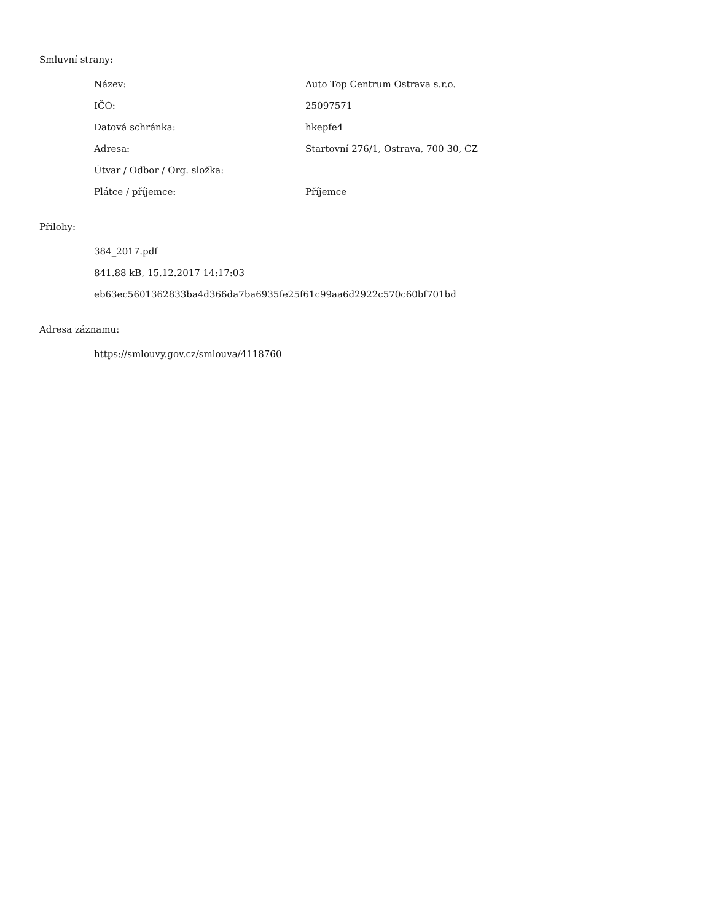Smluvní strany:
| Název: | Auto Top Centrum Ostrava s.r.o. |
| IČO: | 25097571 |
| Datová schránka: | hkepfe4 |
| Adresa: | Startovní 276/1, Ostrava, 700 30, CZ |
| Útvar / Odbor / Org. složka: | |
| Plátce / příjemce: | Příjemce |
Přílohy:
| 384_2017.pdf |
| 841.88 kB, 15.12.2017 14:17:03 |
| eb63ec5601362833ba4d366da7ba6935fe25f61c99aa6d2922c570c60bf701bd |
Adresa záznamu:
| https://smlouvy.gov.cz/smlouva/4118760 |